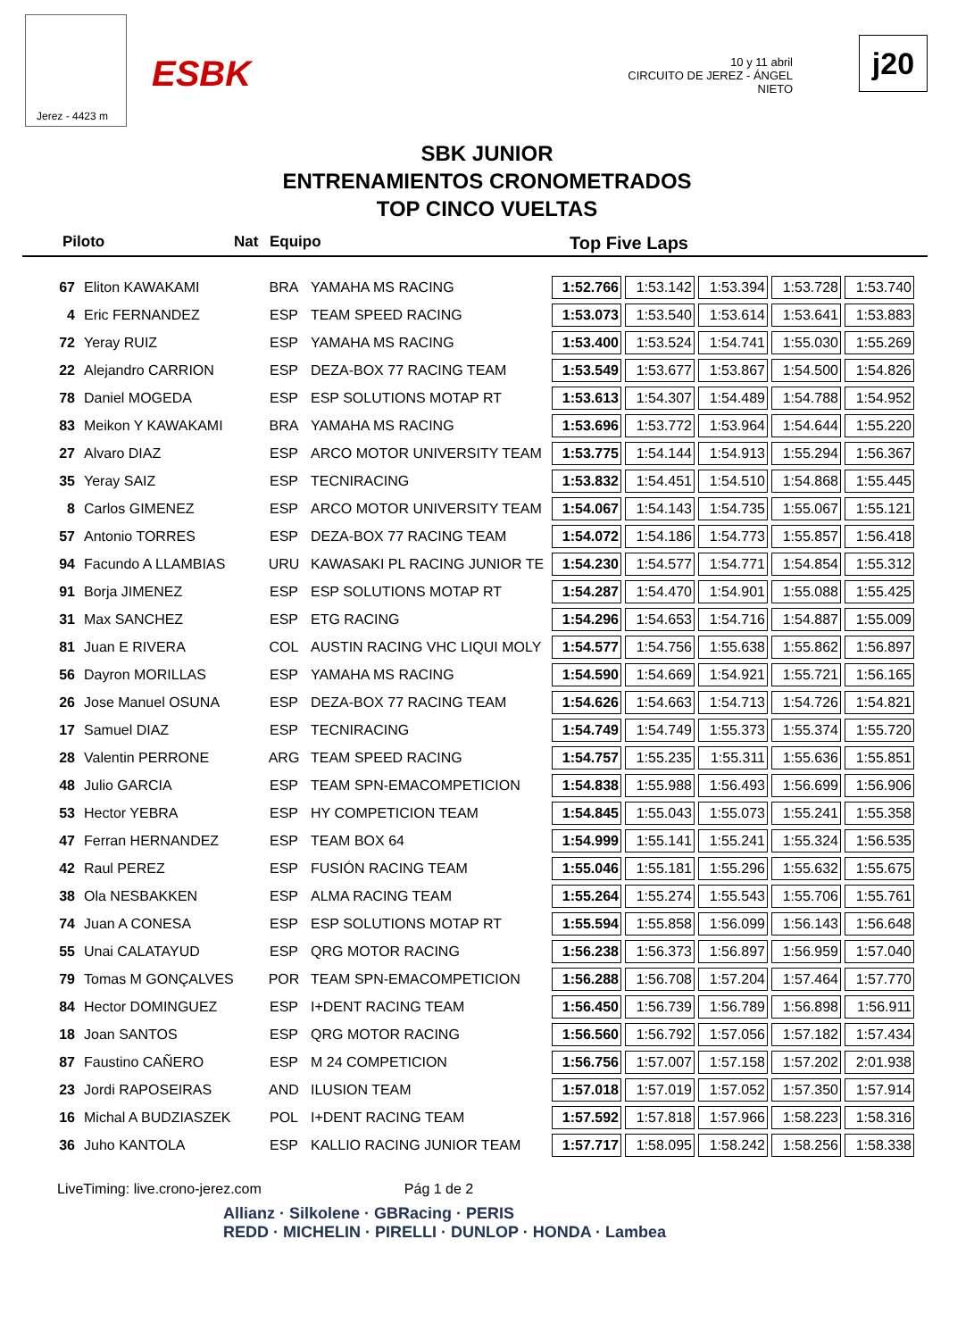Jerez - 4423 m
ESBK
10 y 11 abril
CIRCUITO DE JEREZ - ÁNGEL NIETO
j20
SBK JUNIOR
ENTRENAMIENTOS CRONOMETRADOS
TOP CINCO VUELTAS
Piloto Nat Equipo Top Five Laps
| 67 | Eliton KAWAKAMI | BRA | YAMAHA MS RACING | 1:52.766 | 1:53.142 | 1:53.394 | 1:53.728 | 1:53.740 |
| 4 | Eric FERNANDEZ | ESP | TEAM SPEED RACING | 1:53.073 | 1:53.540 | 1:53.614 | 1:53.641 | 1:53.883 |
| 72 | Yeray RUIZ | ESP | YAMAHA MS RACING | 1:53.400 | 1:53.524 | 1:54.741 | 1:55.030 | 1:55.269 |
| 22 | Alejandro CARRION | ESP | DEZA-BOX 77 RACING TEAM | 1:53.549 | 1:53.677 | 1:53.867 | 1:54.500 | 1:54.826 |
| 78 | Daniel MOGEDA | ESP | ESP SOLUTIONS MOTAP RT | 1:53.613 | 1:54.307 | 1:54.489 | 1:54.788 | 1:54.952 |
| 83 | Meikon Y KAWAKAMI | BRA | YAMAHA MS RACING | 1:53.696 | 1:53.772 | 1:53.964 | 1:54.644 | 1:55.220 |
| 27 | Alvaro DIAZ | ESP | ARCO MOTOR UNIVERSITY TEAM | 1:53.775 | 1:54.144 | 1:54.913 | 1:55.294 | 1:56.367 |
| 35 | Yeray SAIZ | ESP | TECNIRACING | 1:53.832 | 1:54.451 | 1:54.510 | 1:54.868 | 1:55.445 |
| 8 | Carlos GIMENEZ | ESP | ARCO MOTOR UNIVERSITY TEAM | 1:54.067 | 1:54.143 | 1:54.735 | 1:55.067 | 1:55.121 |
| 57 | Antonio TORRES | ESP | DEZA-BOX 77 RACING TEAM | 1:54.072 | 1:54.186 | 1:54.773 | 1:55.857 | 1:56.418 |
| 94 | Facundo A LLAMBIAS | URU | KAWASAKI PL RACING JUNIOR TE | 1:54.230 | 1:54.577 | 1:54.771 | 1:54.854 | 1:55.312 |
| 91 | Borja JIMENEZ | ESP | ESP SOLUTIONS MOTAP RT | 1:54.287 | 1:54.470 | 1:54.901 | 1:55.088 | 1:55.425 |
| 31 | Max SANCHEZ | ESP | ETG RACING | 1:54.296 | 1:54.653 | 1:54.716 | 1:54.887 | 1:55.009 |
| 81 | Juan E RIVERA | COL | AUSTIN RACING VHC LIQUI MOLY | 1:54.577 | 1:54.756 | 1:55.638 | 1:55.862 | 1:56.897 |
| 56 | Dayron MORILLAS | ESP | YAMAHA MS RACING | 1:54.590 | 1:54.669 | 1:54.921 | 1:55.721 | 1:56.165 |
| 26 | Jose Manuel OSUNA | ESP | DEZA-BOX 77 RACING TEAM | 1:54.626 | 1:54.663 | 1:54.713 | 1:54.726 | 1:54.821 |
| 17 | Samuel DIAZ | ESP | TECNIRACING | 1:54.749 | 1:54.749 | 1:55.373 | 1:55.374 | 1:55.720 |
| 28 | Valentin PERRONE | ARG | TEAM SPEED RACING | 1:54.757 | 1:55.235 | 1:55.311 | 1:55.636 | 1:55.851 |
| 48 | Julio GARCIA | ESP | TEAM SPN-EMACOMPETICION | 1:54.838 | 1:55.988 | 1:56.493 | 1:56.699 | 1:56.906 |
| 53 | Hector YEBRA | ESP | HY COMPETICION TEAM | 1:54.845 | 1:55.043 | 1:55.073 | 1:55.241 | 1:55.358 |
| 47 | Ferran HERNANDEZ | ESP | TEAM BOX 64 | 1:54.999 | 1:55.141 | 1:55.241 | 1:55.324 | 1:56.535 |
| 42 | Raul PEREZ | ESP | FUSIÓN RACING TEAM | 1:55.046 | 1:55.181 | 1:55.296 | 1:55.632 | 1:55.675 |
| 38 | Ola NESBAKKEN | ESP | ALMA RACING TEAM | 1:55.264 | 1:55.274 | 1:55.543 | 1:55.706 | 1:55.761 |
| 74 | Juan A CONESA | ESP | ESP SOLUTIONS MOTAP RT | 1:55.594 | 1:55.858 | 1:56.099 | 1:56.143 | 1:56.648 |
| 55 | Unai CALATAYUD | ESP | QRG MOTOR RACING | 1:56.238 | 1:56.373 | 1:56.897 | 1:56.959 | 1:57.040 |
| 79 | Tomas M GONÇALVES | POR | TEAM SPN-EMACOMPETICION | 1:56.288 | 1:56.708 | 1:57.204 | 1:57.464 | 1:57.770 |
| 84 | Hector DOMINGUEZ | ESP | I+DENT RACING TEAM | 1:56.450 | 1:56.739 | 1:56.789 | 1:56.898 | 1:56.911 |
| 18 | Joan SANTOS | ESP | QRG MOTOR RACING | 1:56.560 | 1:56.792 | 1:57.056 | 1:57.182 | 1:57.434 |
| 87 | Faustino CAÑERO | ESP | M 24 COMPETICION | 1:56.756 | 1:57.007 | 1:57.158 | 1:57.202 | 2:01.938 |
| 23 | Jordi RAPOSEIRAS | AND | ILUSION TEAM | 1:57.018 | 1:57.019 | 1:57.052 | 1:57.350 | 1:57.914 |
| 16 | Michal A BUDZIASZEK | POL | I+DENT RACING TEAM | 1:57.592 | 1:57.818 | 1:57.966 | 1:58.223 | 1:58.316 |
| 36 | Juho KANTOLA | ESP | KALLIO RACING JUNIOR TEAM | 1:57.717 | 1:58.095 | 1:58.242 | 1:58.256 | 1:58.338 |
LiveTiming: live.crono-jerez.com Pág 1 de 2
Allianz · Silkolene · GBRacing · PERIS
REDD · MICHELIN · PIRELLI · DUNLOP · HONDA · Lambea